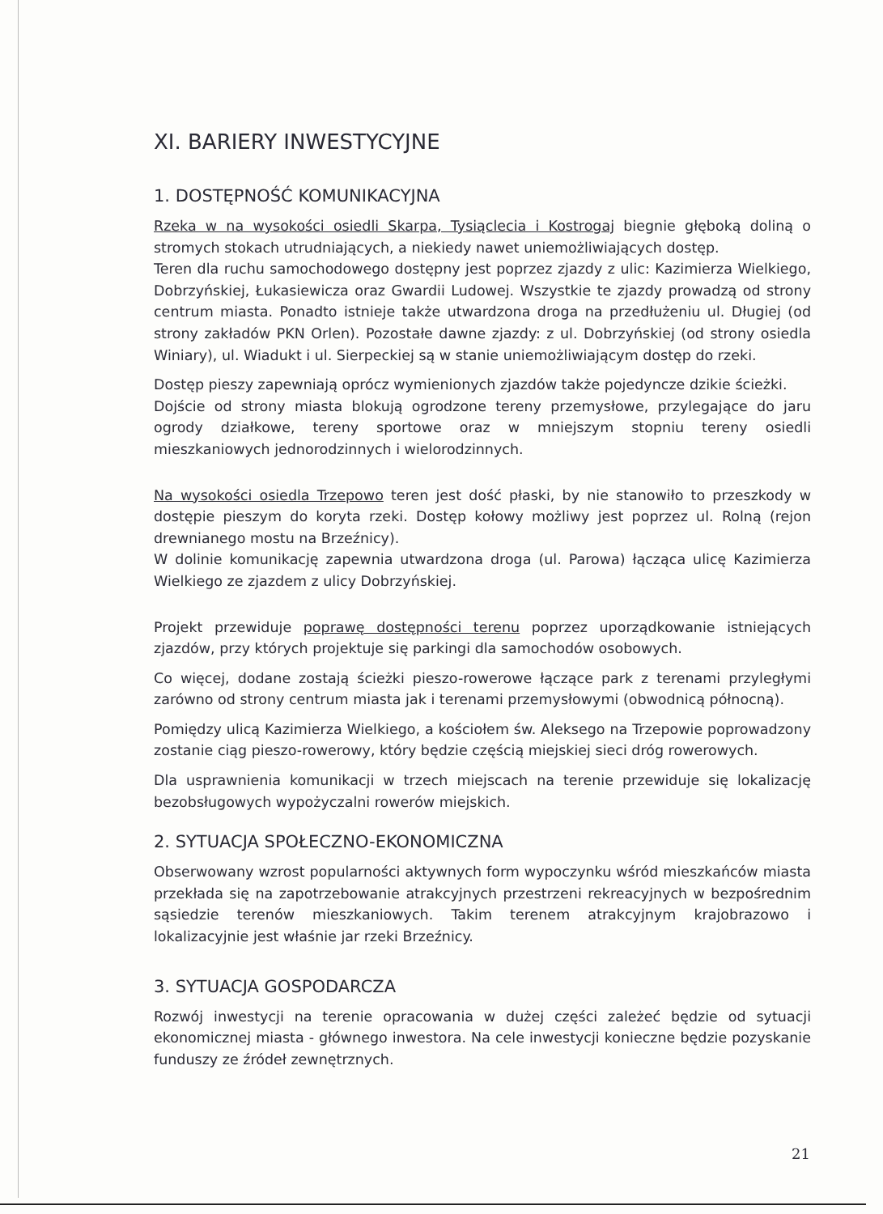XI. BARIERY INWESTYCYJNE
1. DOSTĘPNOŚĆ KOMUNIKACYJNA
Rzeka w na wysokości osiedli Skarpa, Tysiąclecia i Kostrogaj biegnie głęboką doliną o stromych stokach utrudniających, a niekiedy nawet uniemożliwiających dostęp.
Teren dla ruchu samochodowego dostępny jest poprzez zjazdy z ulic: Kazimierza Wielkiego, Dobrzyńskiej, Łukasiewicza oraz Gwardii Ludowej. Wszystkie te zjazdy prowadzą od strony centrum miasta. Ponadto istnieje także utwardzona droga na przedłużeniu ul. Długiej (od strony zakładów PKN Orlen). Pozostałe dawne zjazdy: z ul. Dobrzyńskiej (od strony osiedla Winiary), ul. Wiadukt i ul. Sierpeckiej są w stanie uniemożliwiającym dostęp do rzeki.
Dostęp pieszy zapewniają oprócz wymienionych zjazdów także pojedyncze dzikie ścieżki.
Dojście od strony miasta blokują ogrodzone tereny przemysłowe, przylegające do jaru ogrody działkowe, tereny sportowe oraz w mniejszym stopniu tereny osiedli mieszkaniowych jednorodzinnych i wielorodzinnych.
Na wysokości osiedla Trzepowo teren jest dość płaski, by nie stanowiło to przeszkody w dostępie pieszym do koryta rzeki. Dostęp kołowy możliwy jest poprzez ul. Rolną (rejon drewnianego mostu na Brzeźnicy).
W dolinie komunikację zapewnia utwardzona droga (ul. Parowa) łącząca ulicę Kazimierza Wielkiego ze zjazdem z ulicy Dobrzyńskiej.
Projekt przewiduje poprawę dostępności terenu poprzez uporządkowanie istniejących zjazdów, przy których projektuje się parkingi dla samochodów osobowych.
Co więcej, dodane zostają ścieżki pieszo-rowerowe łączące park z terenami przyległymi zarówno od strony centrum miasta jak i terenami przemysłowymi (obwodnicą północną).
Pomiędzy ulicą Kazimierza Wielkiego, a kościołem św. Aleksego na Trzepowie poprowadzony zostanie ciąg pieszo-rowerowy, który będzie częścią miejskiej sieci dróg rowerowych.
Dla usprawnienia komunikacji w trzech miejscach na terenie przewiduje się lokalizację bezobsługowych wypożyczalni rowerów miejskich.
2. SYTUACJA SPOŁECZNO-EKONOMICZNA
Obserwowany wzrost popularności aktywnych form wypoczynku wśród mieszkańców miasta przekłada się na zapotrzebowanie atrakcyjnych przestrzeni rekreacyjnych w bezpośrednim sąsiedzie terenów mieszkaniowych. Takim terenem atrakcyjnym krajobrazowo i lokalizacyjnie jest właśnie jar rzeki Brzeźnicy.
3. SYTUACJA GOSPODARCZA
Rozwój inwestycji na terenie opracowania w dużej części zależeć będzie od sytuacji ekonomicznej miasta - głównego inwestora. Na cele inwestycji konieczne będzie pozyskanie funduszy ze źródeł zewnętrznych.
21